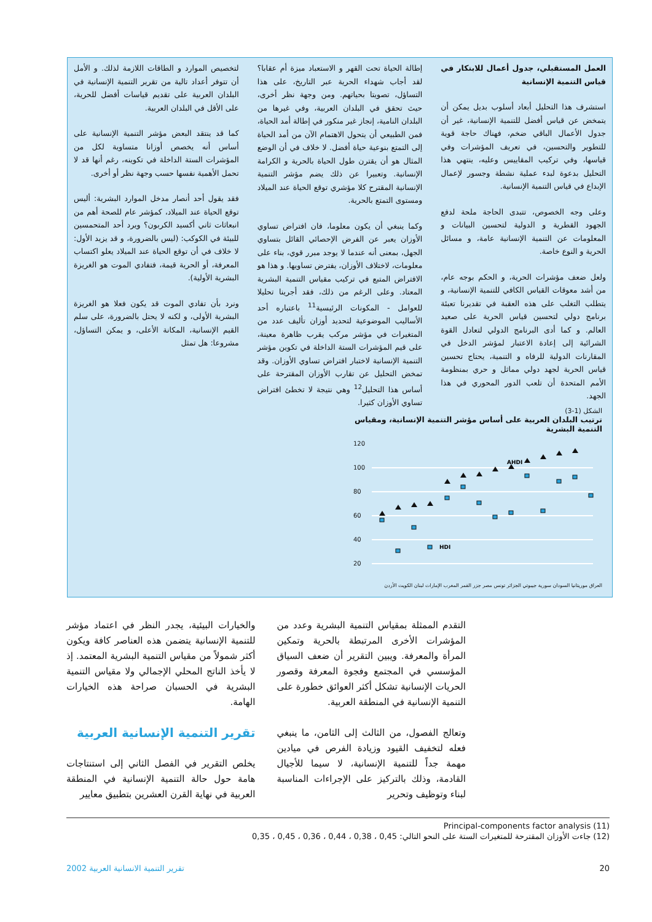لتخصيص الموارد و الطاقات اللازمة لذلك. و الأمل أن تتوفر أعداد تالية من تقرير التنمية الإنسانية في البلدان العربية على تقديم قياسات أفضل للحرية، على الأقل في البلدان العربية.
كما قد ينتقد البعض مؤشر التنمية الإنسانية على أساس أنه يخصص أوزانا متساوية لكل من المؤشرات الستة الداخلة في تكوينه، رغم أنها قد لا تحمل الأهمية نفسها حسب وجهة نظر أو أخرى.
فقد يقول أحد أنصار مدخل الموارد البشرية: أليس توقع الحياة عند الميلاد، كمؤشر عام للصحة أهم من انبعاثات ثاني أكسيد الكربون؟ ويرد أحد المتحمسين للبيئة في الكوكب: (ليس بالضرورة، و قد يزيد الأول: لا خلاف في أن توقع الحياة عند الميلاد يعلو اكتساب المعرفة، أو الحرية قيمة، فتفادي الموت هو الغريزة البشرية الأولية).
ونرد بأن تفادي الموت قد يكون فعلا هو الغريزة البشرية الأولى، و لكنه لا يحتل بالضرورة، على سلم القيم الإنسانية، المكانة الأعلى، و يمكن التساؤل، مشروعا: هل تمثل
إطالة الحياة تحت القهر و الاستعباد ميزة أم عقابا؟ لقد أجاب شهداء الحرية عبر التاريخ، على هذا التساؤل، تصويتا بحياتهم. ومن وجهة نظر أخرى، حيث تحقق في البلدان العربية، وفي غيرها من البلدان النامية، إنجاز غير منكور في إطالة أمد الحياة، فمن الطبيعي أن يتحول الاهتمام الآن من أمد الحياة إلى التمتع بنوعية حياة أفضل. لا خلاف في أن الوضع المثال هو أن يقترن طول الحياة بالحرية و الكرامة الإنسانية. وتعبيرا عن ذلك يضم مؤشر التنمية الإنسانية المقترح كلا مؤشري توقع الحياة عند الميلاد ومستوى التمتع بالحرية.
وكما ينبغي أن يكون معلوما، فان افتراض تساوي الأوزان يعبر عن الفرض الإحصائي القائل بتساوي الجهل، بمعنى أنه عندما لا يوجد مبرر قوي، بناء على معلومات، لاختلاف الأوزان، يفترض تساويها. و هذا هو الافتراض المتبع في تركيب مقياس التنمية البشرية المعتاد. وعلى الرغم من ذلك، فقد أجرينا تحليلا للعوامل - المكونات الرئيسية<sup>11</sup> باعتباره أحد الأساليب الموضوعية لتحديد أوزان تأليف عدد من المتغيرات في مؤشر مركب يقرب ظاهرة معينة، على قيم المؤشرات الستة الداخلة في تكوين مؤشر التنمية الإنسانية لاختبار افتراض تساوي الأوزان. وقد تمخض التحليل عن تقارب الأوزان المقترحة على أساس هذا التحليل<sup>12</sup> وهي نتيجة لا تخطئ افتراض تساوي الأوزان كثيرا.
العمل المستقبلي، جدول أعمال للابتكار في قياس التنمية الإنسانية
استشرف هذا التحليل أبعاد أسلوب بديل يمكن أن يتمخض عن قياس أفضل للتنمية الإنسانية، غير أن جدول الأعمال الباقي ضخم، فهناك حاجة قوية للتطوير والتحسين، في تعريف المؤشرات وفي قياسها، وفي تركيب المقاييس وعليه، ينتهي هذا التحليل بدعوة لبدء عملية نشطة وجسور لإعمال الإبداع في قياس التنمية الإنسانية.
وعلى وجه الخصوص، تتبدى الحاجة ملحة لدفع الجهود القطرية و الدولية لتحسين البيانات و المعلومات عن التنمية الإنسانية عامة، و مسائل الحرية و النوع خاصة.
ولعل ضعف مؤشرات الحرية، و الحكم بوجه عام، من أشد معوقات القياس الكافي للتنمية الإنسانية، و يتطلب التغلب على هذه العقبة في تقديرنا تعبئة برنامج دولي لتحسين قياس الحرية على صعيد العالم. و كما أدى البرنامج الدولي لتعادل القوة الشرائية إلى إعادة الاعتبار لمؤشر الدخل في المقارنات الدولية للرفاه و التنمية، يحتاج تحسين قياس الحرية لجهد دولي مماثل و حري بمنظومة الأمم المتحدة أن تلعب الدور المحوري في هذا الجهد.
الشكل (1-3)
ترتيب البلدان العربية على أساس مؤشر التنمية الإنسانية، ومقياس التنمية البشرية
120
100
80
60
40
20
AHDI
HDI
العراق موريتانيا السودان سورية جيبوتي الجزائر تونس مصر جزر القمر المغرب الإمارات لبنان الكويت الأردن
والخيارات البيئية، يجدر النظر في اعتماد مؤشر للتنمية الإنسانية يتضمن هذه العناصر كافة ويكون أكثر شمولاً من مقياس التنمية البشرية المعتمد. إذ لا يأخذ الناتج المحلي الإجمالي ولا مقياس التنمية البشرية في الحسبان صراحة هذه الخيارات الهامة.
تقرير التنمية الإنسانية العربية
يخلص التقرير في الفصل الثاني إلى استنتاجات هامة حول حالة التنمية الإنسانية في المنطقة العربية في نهاية القرن العشرين بتطبيق معايير
التقدم الممثلة بمقياس التنمية البشرية وعدد من المؤشرات الأخرى المرتبطة بالحرية وتمكين المرأة والمعرفة. ويبين التقرير أن ضعف السياق المؤسسي في المجتمع وفجوة المعرفة وقصور الحريات الإنسانية تشكل أكثر العوائق خطورة على التنمية الإنسانية في المنطقة العربية.
وتعالج الفصول، من الثالث إلى الثامن، ما ينبغي فعله لتخفيف القيود وزيادة الفرص في ميادين مهمة جداً للتنمية الإنسانية، لا سيما للأجيال القادمة، وذلك بالتركيز على الإجراءات المناسبة لبناء وتوظيف وتحرير
(11) Principal-components factor analysis
(12) جاءت الأوزان المقترحة للمتغيرات الستة على النحو التالي: 0,45 ، 0,38 ، 0,44 ، 0,36 ، 0,45 ، 0,35
تقرير التنمية الانسانية العربية 2002 20